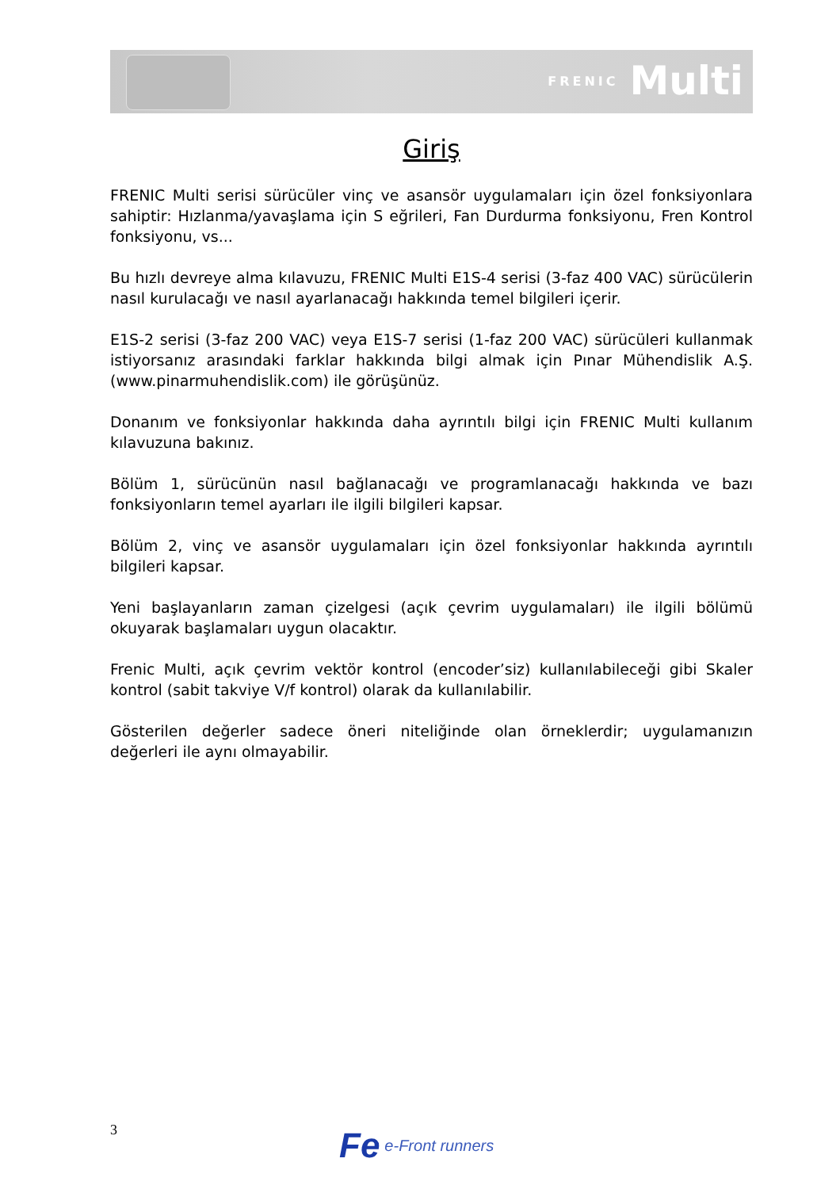FRENIC Multi
Giriş
FRENIC Multi serisi sürücüler vinç ve asansör uygulamaları için özel fonksiyonlara sahiptir: Hızlanma/yavaşlama için S eğrileri, Fan Durdurma fonksiyonu, Fren Kontrol fonksiyonu, vs...
Bu hızlı devreye alma kılavuzu, FRENIC Multi E1S-4 serisi (3-faz 400 VAC) sürücülerin nasıl kurulacağı ve nasıl ayarlanacağı hakkında temel bilgileri içerir.
E1S-2 serisi (3-faz 200 VAC) veya E1S-7 serisi (1-faz 200 VAC) sürücüleri kullanmak istiyorsanız arasındaki farklar hakkında bilgi almak için Pınar Mühendislik A.Ş. (www.pinarmuhendislik.com) ile görüşünüz.
Donanım ve fonksiyonlar hakkında daha ayrıntılı bilgi için FRENIC Multi kullanım kılavuzuna bakınız.
Bölüm 1, sürücünün nasıl bağlanacağı ve programlanacağı hakkında ve bazı fonksiyonların temel ayarları ile ilgili bilgileri kapsar.
Bölüm 2, vinç ve asansör uygulamaları için özel fonksiyonlar hakkında ayrıntılı bilgileri kapsar.
Yeni başlayanların zaman çizelgesi (açık çevrim uygulamaları) ile ilgili bölümü okuyarak başlamaları uygun olacaktır.
Frenic Multi, açık çevrim vektör kontrol (encoder’siz) kullanılabileceği gibi Skaler kontrol (sabit takviye V/f kontrol) olarak da kullanılabilir.
Gösterilen değerler sadece öneri niteliğinde olan örneklerdir; uygulamanızın değerleri ile aynı olmayabilir.
3 Fe e-Front runners